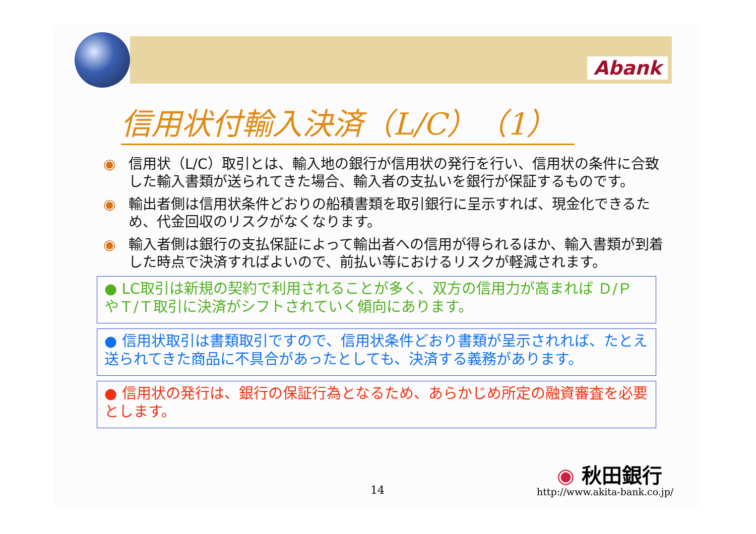Abank
信用状付輸入決済（L/C）（1）
◉ 信用状（L/C）取引とは、輸入地の銀行が信用状の発行を行い、信用状の条件に合致した輸入書類が送られてきた場合、輸入者の支払いを銀行が保証するものです。
◉ 輸出者側は信用状条件どおりの船積書類を取引銀行に呈示すれば、現金化できるため、代金回収のリスクがなくなります。
◉ 輸入者側は銀行の支払保証によって輸出者への信用が得られるほか、輸入書類が到着した時点で決済すればよいので、前払い等におけるリスクが軽減されます。
● LC取引は新規の契約で利用されることが多く、双方の信用力が高まれば Ｄ/Ｐ やＴ/Ｔ取引に決済がシフトされていく傾向にあります。
● 信用状取引は書類取引ですので、信用状条件どおり書類が呈示されれば、たとえ送られてきた商品に不具合があったとしても、決済する義務があります。
● 信用状の発行は、銀行の保証行為となるため、あらかじめ所定の融資審査を必要とします。
◉ 秋田銀行
14 http://www.akita-bank.co.jp/